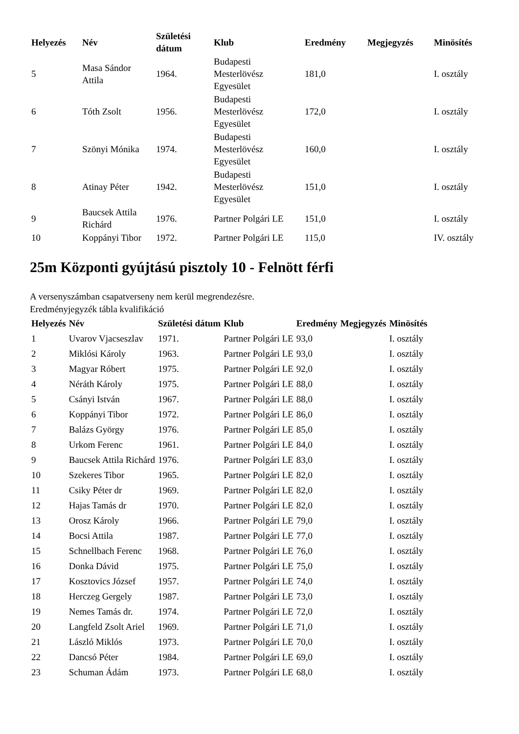| Helyezés | Név | Születési dátum | Klub | Eredmény | Megjegyzés | Minösítés |
| --- | --- | --- | --- | --- | --- | --- |
| 5 | Masa Sándor Attila | 1964. | Budapesti Mesterlövész Egyesület | 181,0 | | I. osztály |
| 6 | Tóth Zsolt | 1956. | Budapesti Mesterlövész Egyesület | 172,0 | | I. osztály |
| 7 | Szönyi Mónika | 1974. | Budapesti Mesterlövész Egyesület | 160,0 | | I. osztály |
| 8 | Atinay Péter | 1942. | Budapesti Mesterlövész Egyesület | 151,0 | | I. osztály |
| 9 | Baucsek Attila Richárd | 1976. | Partner Polgári LE | 151,0 | | I. osztály |
| 10 | Koppányi Tibor | 1972. | Partner Polgári LE | 115,0 | | IV. osztály |
25m Központi gyújtású pisztoly 10 - Felnött férfi
A versenyszámban csapatverseny nem kerül megrendezésre.
Eredményjegyzék tábla kvalifikáció
| Helyezés | Név | Születési dátum | Klub | Eredmény | Megjegyzés | Minösítés |
| --- | --- | --- | --- | --- | --- | --- |
| 1 | Uvarov Vjacseszlav | 1971. | Partner Polgári LE | 93,0 | | I. osztály |
| 2 | Miklósi Károly | 1963. | Partner Polgári LE | 93,0 | | I. osztály |
| 3 | Magyar Róbert | 1975. | Partner Polgári LE | 92,0 | | I. osztály |
| 4 | Néráth Károly | 1975. | Partner Polgári LE | 88,0 | | I. osztály |
| 5 | Csányi István | 1967. | Partner Polgári LE | 88,0 | | I. osztály |
| 6 | Koppányi Tibor | 1972. | Partner Polgári LE | 86,0 | | I. osztály |
| 7 | Balázs György | 1976. | Partner Polgári LE | 85,0 | | I. osztály |
| 8 | Urkom Ferenc | 1961. | Partner Polgári LE | 84,0 | | I. osztály |
| 9 | Baucsek Attila Richárd | 1976. | Partner Polgári LE | 83,0 | | I. osztály |
| 10 | Szekeres Tibor | 1965. | Partner Polgári LE | 82,0 | | I. osztály |
| 11 | Csiky Péter dr | 1969. | Partner Polgári LE | 82,0 | | I. osztály |
| 12 | Hajas Tamás dr | 1970. | Partner Polgári LE | 82,0 | | I. osztály |
| 13 | Orosz Károly | 1966. | Partner Polgári LE | 79,0 | | I. osztály |
| 14 | Bocsi Attila | 1987. | Partner Polgári LE | 77,0 | | I. osztály |
| 15 | Schnellbach Ferenc | 1968. | Partner Polgári LE | 76,0 | | I. osztály |
| 16 | Donka Dávid | 1975. | Partner Polgári LE | 75,0 | | I. osztály |
| 17 | Kosztovics József | 1957. | Partner Polgári LE | 74,0 | | I. osztály |
| 18 | Herczeg Gergely | 1987. | Partner Polgári LE | 73,0 | | I. osztály |
| 19 | Nemes Tamás dr. | 1974. | Partner Polgári LE | 72,0 | | I. osztály |
| 20 | Langfeld Zsolt Ariel | 1969. | Partner Polgári LE | 71,0 | | I. osztály |
| 21 | László Miklós | 1973. | Partner Polgári LE | 70,0 | | I. osztály |
| 22 | Dancsó Péter | 1984. | Partner Polgári LE | 69,0 | | I. osztály |
| 23 | Schuman Ádám | 1973. | Partner Polgári LE | 68,0 | | I. osztály |